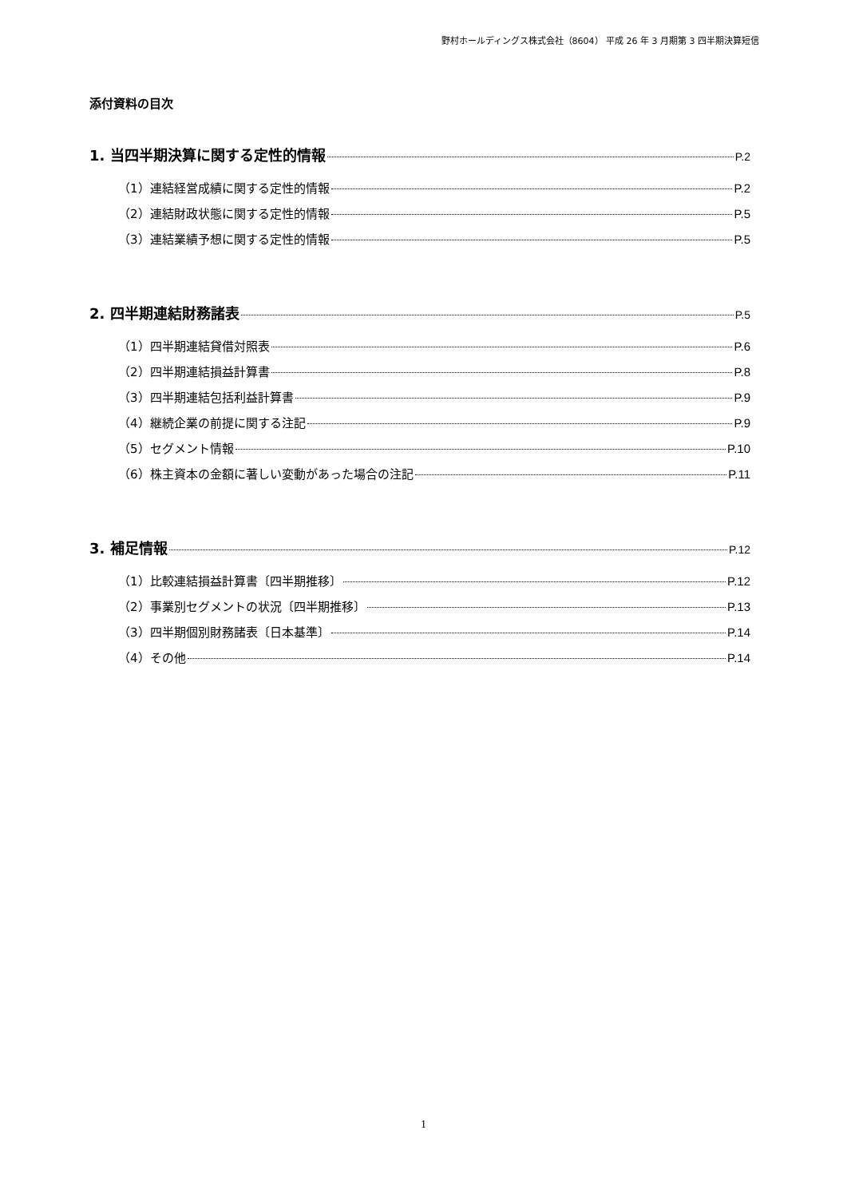野村ホールディングス株式会社（8604） 平成 26 年 3 月期第 3 四半期決算短信
添付資料の目次
1. 当四半期決算に関する定性的情報 P.2
（1）連結経営成績に関する定性的情報 P.2
（2）連結財政状態に関する定性的情報 P.5
（3）連結業績予想に関する定性的情報 P.5
2. 四半期連結財務諸表 P.5
（1）四半期連結貸借対照表 P.6
（2）四半期連結損益計算書 P.8
（3）四半期連結包括利益計算書 P.9
（4）継続企業の前提に関する注記 P.9
（5）セグメント情報 P.10
（6）株主資本の金額に著しい変動があった場合の注記 P.11
3. 補足情報 P.12
（1）比較連結損益計算書〔四半期推移〕 P.12
（2）事業別セグメントの状況〔四半期推移〕 P.13
（3）四半期個別財務諸表〔日本基準〕 P.14
（4）その他 P.14
1